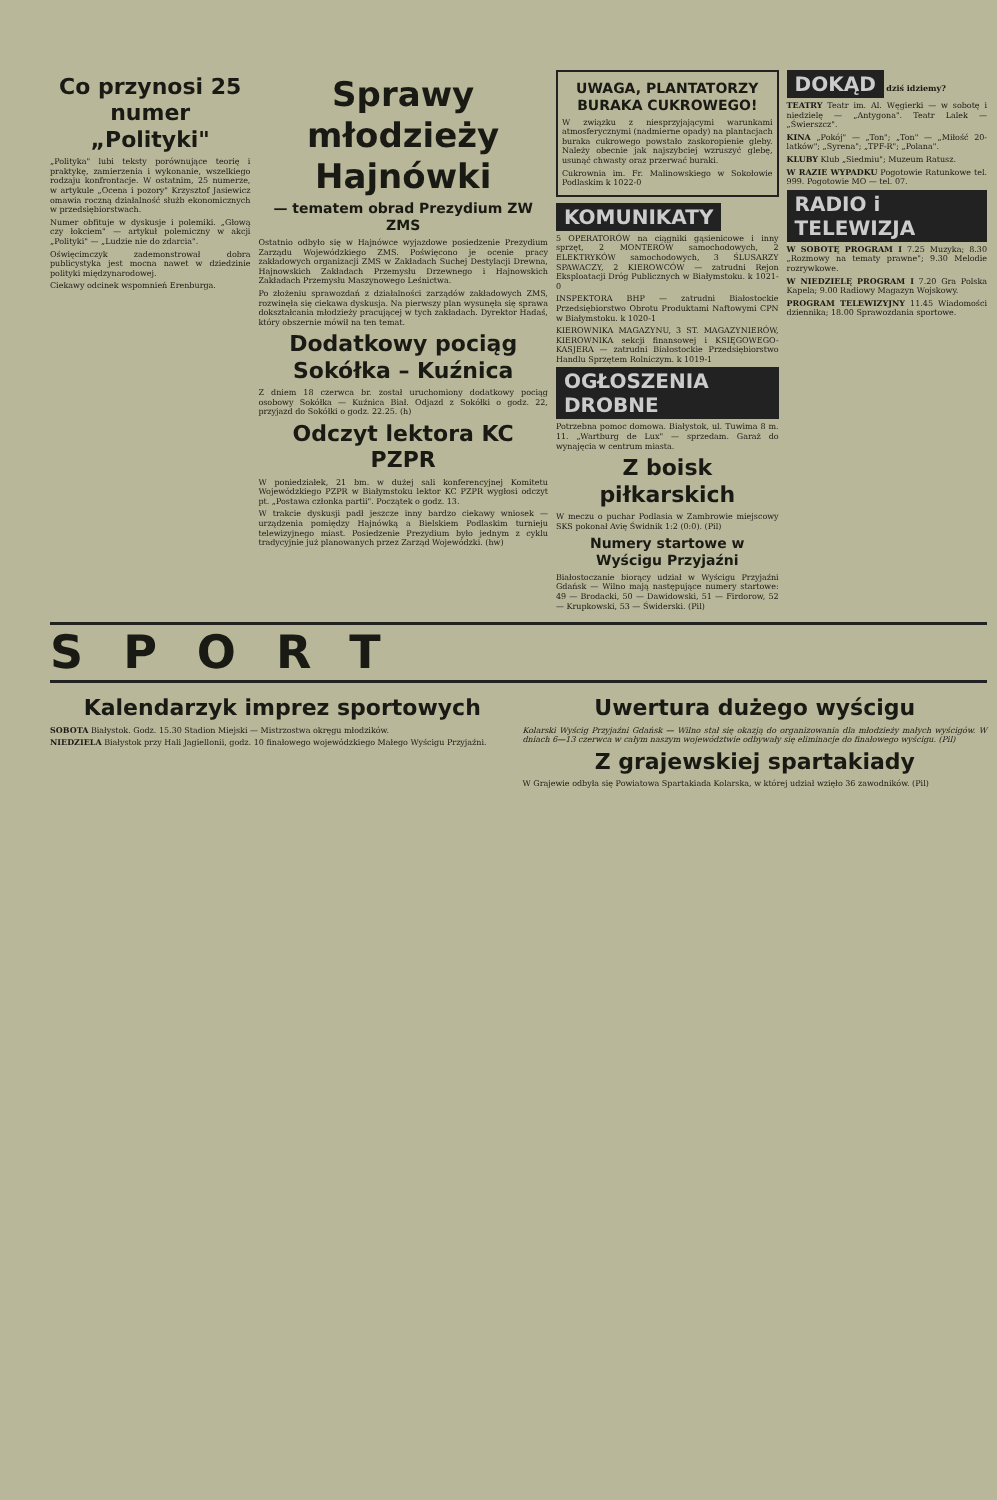Co przynosi 25 numer „Polityki"
„Polityka" lubi teksty porównujące teorię i praktykę, zamierzenia i wykonanie, wszelkiego rodzaju konfrontacje. W ostatnim, 25 numerze, w artykule „Ocena i pozory" Krzysztof Jasiewicz omawia roczną działalność służb ekonomicznych w przedsiębiorstwach.
Numer obfituje w dyskusje i polemiki. „Głową czy łokciem" — artykuł polemiczny w akcji „Polityki" — „Ludzie nie do zdarcia".
Oświęcimczyk zademonstrował dobra publicystyka jest mocna nawet w dziedzinie polityki międzynarodowej.
Ciekawy odcinek wspomnień Erenburga.
Sprawy młodzieży Hajnówki
— tematem obrad Prezydium ZW ZMS
Ostatnio odbyło się w Hajnówce wyjazdowe posiedzenie Prezydium Zarządu Wojewódzkiego ZMS. Poświęcono je ocenie pracy zakładowych organizacji ZMS w Zakładach Suchej Destylacji Drewna, Hajnowskich Zakładach Przemysłu Drzewnego i Hajnowskich Zakładach Przemysłu Maszynowego Leśnictwa.
Po złożeniu sprawozdań z działalności zarządów zakładowych ZMS, rozwinęła się ciekawa dyskusja. Na pierwszy plan wysunęła się sprawa dokształcania młodzieży pracującej w tych zakładach. Dyrektor Hadaś, który obszernie mówił na ten temat.
Dodatkowy pociąg Sokółka – Kuźnica
Z dniem 18 czerwca br. został uruchomiony dodatkowy pociąg osobowy Sokółka — Kuźnica Biał. Odjazd z Sokółki o godz. 22, przyjazd do Sokółki o godz. 22.25. (h)
Odczyt lektora KC PZPR
W poniedziałek, 21 bm. w dużej sali konferencyjnej Komitetu Wojewódzkiego PZPR w Białymstoku lektor KC PZPR wygłosi odczyt pt. „Postawa członka partii". Początek o godz. 13.
W trakcie dyskusji padł jeszcze inny bardzo ciekawy wniosek — urządzenia pomiędzy Hajnówką a Bielskiem Podlaskim turnieju telewizyjnego miast. Posiedzenie Prezydium było jednym z cyklu tradycyjnie już planowanych przez Zarząd Wojewódzki. (hw)
UWAGA, PLANTATORZY BURAKA CUKROWEGO!
W związku z niesprzyjającymi warunkami atmosferycznymi (nadmierne opady) na plantacjach buraka cukrowego powstało zaskoropienie gleby. Należy obecnie jak najszybciej wzruszyć glebę, usunąć chwasty oraz przerwać buraki.
Cukrownia im. Fr. Malinowskiego w Sokołowie Podlaskim k 1022-0
KOMUNIKATY
5 OPERATORÓW na ciągniki gąsienicowe i inny sprzęt, 2 MONTERÓW samochodowych, 2 ELEKTRYKÓW samochodowych, 3 ŚLUSARZY SPAWACZY, 2 KIEROWCÓW — zatrudni Rejon Eksploatacji Dróg Publicznych w Białymstoku. k 1021-0
INSPEKTORA BHP — zatrudni Białostockie Przedsiębiorstwo Obrotu Produktami Naftowymi CPN w Białymstoku. k 1020-1
KIEROWNIKA MAGAZYNU, 3 ST. MAGAZYNIERÓW, KIEROWNIKA sekcji finansowej i KSIĘGOWEGO-KASJERA — zatrudni Białostockie Przedsiębiorstwo Handlu Sprzętem Rolniczym. k 1019-1
OGŁOSZENIA DROBNE
Potrzebna pomoc domowa. Białystok, ul. Tuwima 8 m. 11. „Wartburg de Lux" — sprzedam. Garaż do wynajęcia w centrum miasta.
Z boisk piłkarskich
W meczu o puchar Podlasia w Zambrowie miejscowy SKS pokonał Avię Świdnik 1:2 (0:0). (Pil)
Numery startowe w Wyścigu Przyjaźni
Białostoczanie biorący udział w Wyścigu Przyjaźni Gdańsk — Wilno mają następujące numery startowe: 49 — Brodacki, 50 — Dawidowski, 51 — Firdorow, 52 — Krupkowski, 53 — Świderski. (Pil)
DOKĄD
dziś idziemy?
TEATRY Teatr im. Al. Węgierki — w sobotę i niedzielę — „Antygona". Teatr Lalek — „Świerszcz".
KINA „Pokój" — „Ton"; „Ton" — „Miłość 20-latków"; „Syrena"; „TPF-R"; „Polana".
KLUBY Klub „Siedmiu"; Muzeum Ratusz.
W RAZIE WYPADKU Pogotowie Ratunkowe tel. 999. Pogotowie MO — tel. 07.
RADIO i TELEWIZJA
W SOBOTĘ PROGRAM I 7.25 Muzyka; 8.30 „Rozmowy na tematy prawne"; 9.30 Melodie rozrywkowe.
W NIEDZIELĘ PROGRAM I 7.20 Gra Polska Kapela; 9.00 Radiowy Magazyn Wojskowy.
PROGRAM TELEWIZYJNY 11.45 Wiadomości dziennika; 18.00 Sprawozdania sportowe.
SPORT
Kalendarzyk imprez sportowych
SOBOTA Białystok. Godz. 15.30 Stadion Miejski — Mistrzostwa okręgu młodzików.
NIEDZIELA Białystok przy Hali Jagiellonii, godz. 10 finałowego wojewódzkiego Małego Wyścigu Przyjaźni.
Uwertura dużego wyścigu
Kolarski Wyścig Przyjaźni Gdańsk — Wilno stał się okazją do organizowania dla młodzieży małych wyścigów. W dniach 6—13 czerwca w całym naszym województwie odbywały się eliminacje do finałowego wyścigu. (Pil)
Z grajewskiej spartakiady
W Grajewie odbyła się Powiatowa Spartakiada Kolarska, w której udział wzięło 36 zawodników. (Pil)